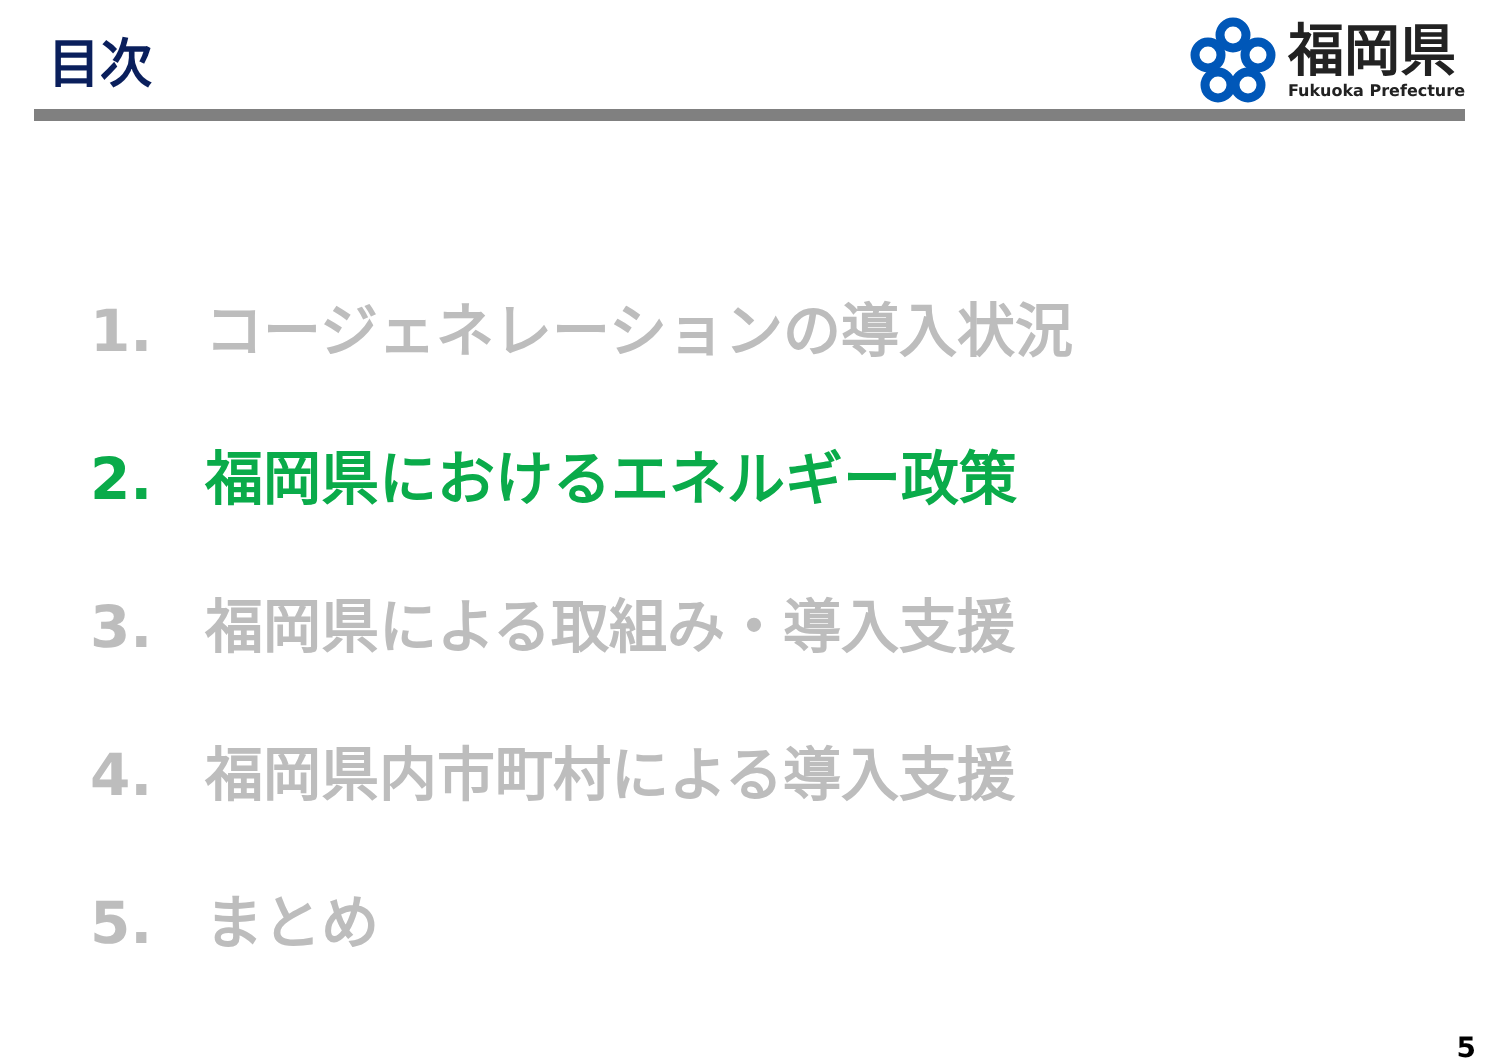目次
福岡県
Fukuoka Prefecture
1. コージェネレーションの導入状況
2. 福岡県におけるエネルギー政策
3. 福岡県による取組み・導入支援
4. 福岡県内市町村による導入支援
5. まとめ
5